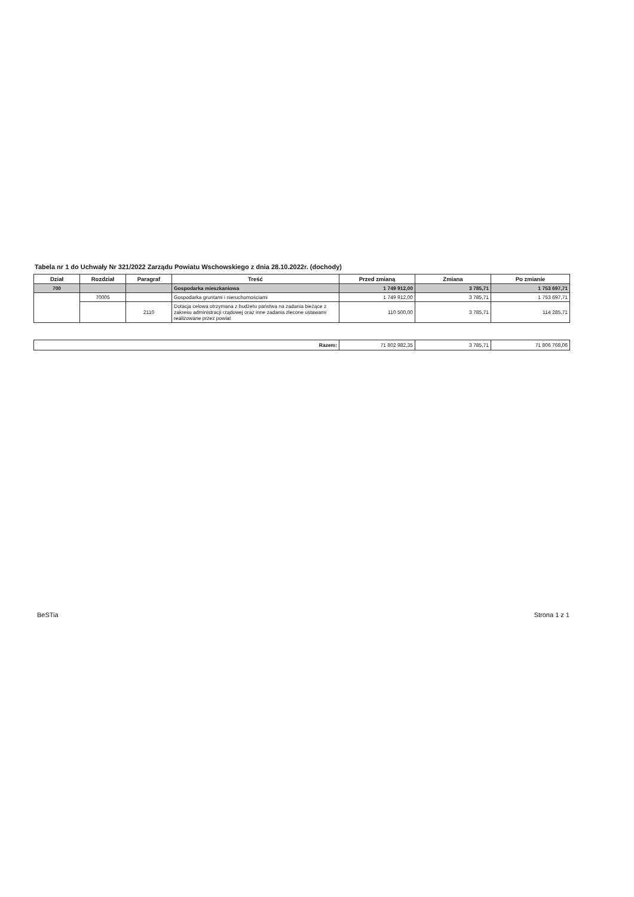Tabela nr 1 do Uchwały Nr 321/2022 Zarządu Powiatu Wschowskiego z dnia 28.10.2022r. (dochody)
| Dział | Rozdział | Paragraf | Treść | Przed zmianą | Zmiana | Po zmianie |
| --- | --- | --- | --- | --- | --- | --- |
| 700 | | | Gospodarka mieszkaniowa | 1 749 912,00 | 3 785,71 | 1 753 697,71 |
| | 70005 | | Gospodarka gruntami i nieruchomościami | 1 749 912,00 | 3 785,71 | 1 753 697,71 |
| | | 2110 | Dotacja celowa otrzymana z budżetu państwa na zadania bieżące z zakresu administracji rządowej oraz inne zadania zlecone ustawami realizowane przez powiat | 110 500,00 | 3 785,71 | 114 285,71 |
| Razem: | 71 802 982,35 | 3 785,71 | 71 806 768,06 |
BeSTia Strona 1 z 1